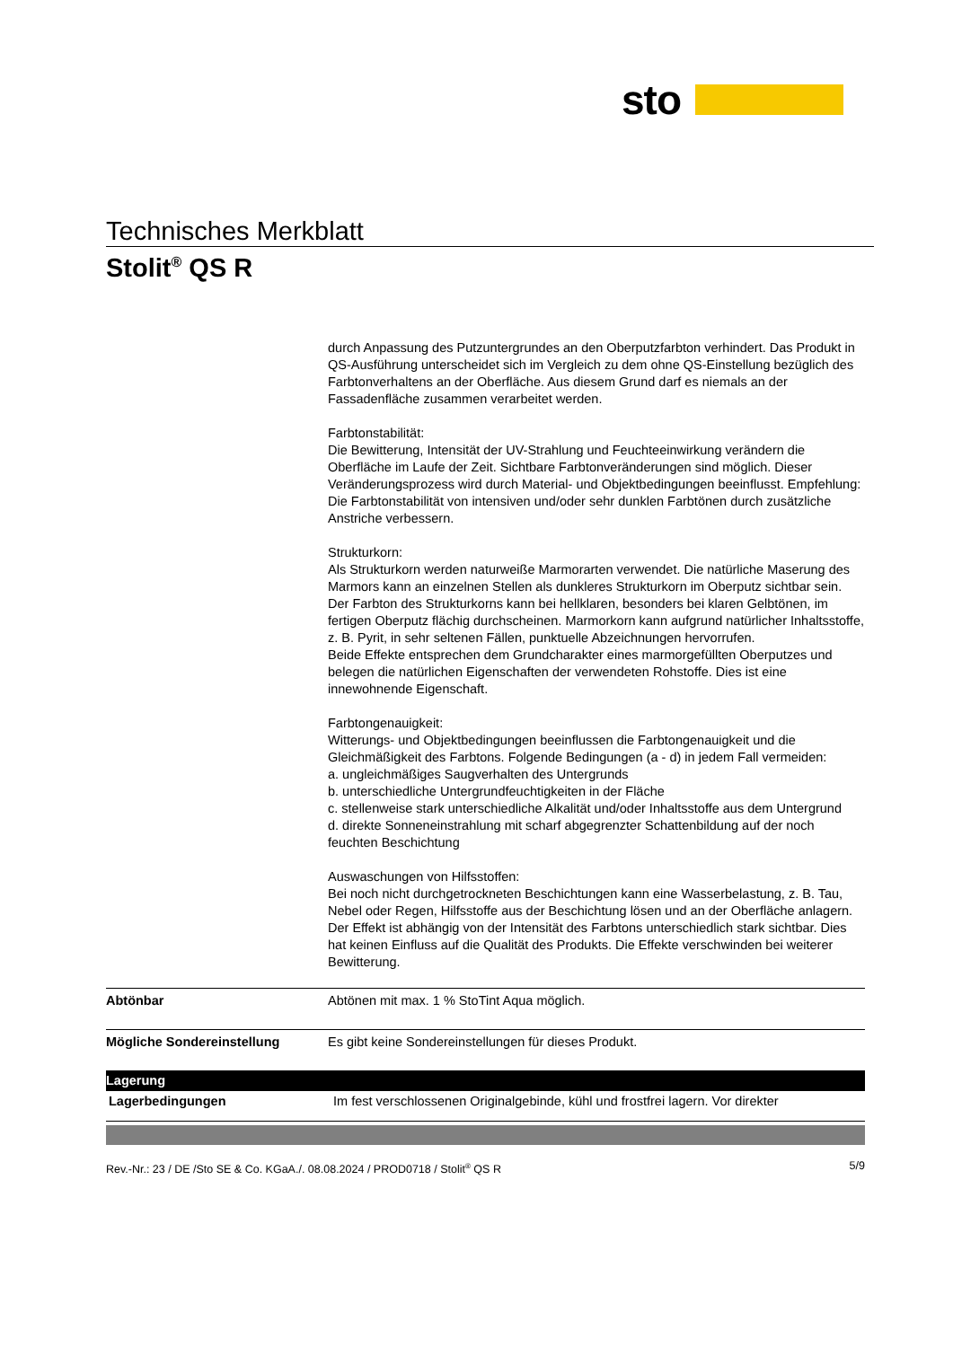sto
Technisches Merkblatt
Stolit<sup>®</sup> QS R
durch Anpassung des Putzuntergrundes an den Oberputzfarbton verhindert. Das Produkt in QS-Ausführung unterscheidet sich im Vergleich zu dem ohne QS-Einstellung bezüglich des Farbtonverhaltens an der Oberfläche. Aus diesem Grund darf es niemals an der Fassadenfläche zusammen verarbeitet werden.
Farbtonstabilität:
Die Bewitterung, Intensität der UV-Strahlung und Feuchteeinwirkung verändern die Oberfläche im Laufe der Zeit. Sichtbare Farbtonveränderungen sind möglich. Dieser Veränderungsprozess wird durch Material- und Objektbedingungen beeinflusst. Empfehlung: Die Farbtonstabilität von intensiven und/oder sehr dunklen Farbtönen durch zusätzliche Anstriche verbessern.
Strukturkorn:
Als Strukturkorn werden naturweiße Marmorarten verwendet. Die natürliche Maserung des Marmors kann an einzelnen Stellen als dunkleres Strukturkorn im Oberputz sichtbar sein.
Der Farbton des Strukturkorns kann bei hellklaren, besonders bei klaren Gelbtönen, im fertigen Oberputz flächig durchscheinen. Marmorkorn kann aufgrund natürlicher Inhaltsstoffe, z. B. Pyrit, in sehr seltenen Fällen, punktuelle Abzeichnungen hervorrufen.
Beide Effekte entsprechen dem Grundcharakter eines marmorgefüllten Oberputzes und belegen die natürlichen Eigenschaften der verwendeten Rohstoffe. Dies ist eine innewohnende Eigenschaft.
Farbtongenauigkeit:
Witterungs- und Objektbedingungen beeinflussen die Farbtongenauigkeit und die Gleichmäßigkeit des Farbtons. Folgende Bedingungen (a - d) in jedem Fall vermeiden:
a. ungleichmäßiges Saugverhalten des Untergrunds
b. unterschiedliche Untergrundfeuchtigkeiten in der Fläche
c. stellenweise stark unterschiedliche Alkalität und/oder Inhaltsstoffe aus dem Untergrund
d. direkte Sonneneinstrahlung mit scharf abgegrenzter Schattenbildung auf der noch feuchten Beschichtung
Auswaschungen von Hilfsstoffen:
Bei noch nicht durchgetrockneten Beschichtungen kann eine Wasserbelastung, z. B. Tau, Nebel oder Regen, Hilfsstoffe aus der Beschichtung lösen und an der Oberfläche anlagern. Der Effekt ist abhängig von der Intensität des Farbtons unterschiedlich stark sichtbar. Dies hat keinen Einfluss auf die Qualität des Produkts. Die Effekte verschwinden bei weiterer Bewitterung.
| Abtönbar | Abtönen mit max. 1 % StoTint Aqua möglich. |
| Mögliche Sondereinstellung | Es gibt keine Sondereinstellungen für dieses Produkt. |
Lagerung
| Lagerbedingungen | Im fest verschlossenen Originalgebinde, kühl und frostfrei lagern. Vor direkter |
Rev.-Nr.: 23 / DE /Sto SE & Co. KGaA./. 08.08.2024 / PROD0718 / Stolit<sup>®</sup> QS R 5/9